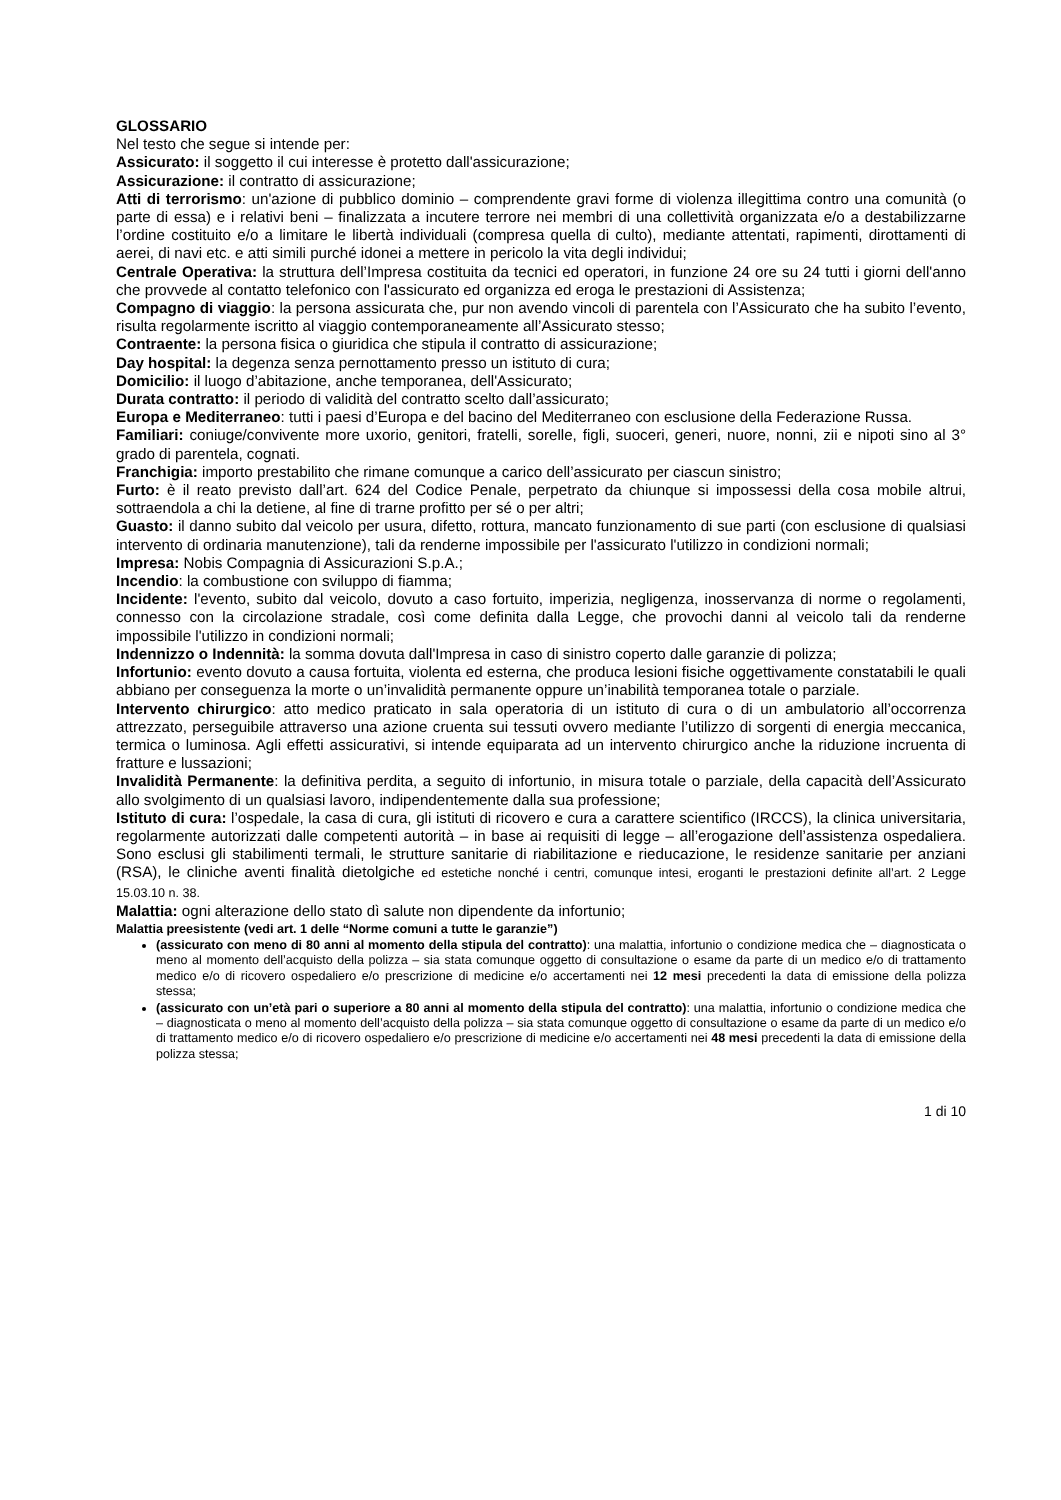GLOSSARIO
Nel testo che segue si intende per:
Assicurato: il soggetto il cui interesse è protetto dall'assicurazione;
Assicurazione: il contratto di assicurazione;
Atti di terrorismo: un'azione di pubblico dominio – comprendente gravi forme di violenza illegittima contro una comunità (o parte di essa) e i relativi beni – finalizzata a incutere terrore nei membri di una collettività organizzata e/o a destabilizzarne l’ordine costituito e/o a limitare le libertà individuali (compresa quella di culto), mediante attentati, rapimenti, dirottamenti di aerei, di navi etc. e atti simili purché idonei a mettere in pericolo la vita degli individui;
Centrale Operativa: la struttura dell’Impresa costituita da tecnici ed operatori, in funzione 24 ore su 24 tutti i giorni dell'anno che provvede al contatto telefonico con l'assicurato ed organizza ed eroga le prestazioni di Assistenza;
Compagno di viaggio: la persona assicurata che, pur non avendo vincoli di parentela con l’Assicurato che ha subito l’evento, risulta regolarmente iscritto al viaggio contemporaneamente all’Assicurato stesso;
Contraente: la persona fisica o giuridica che stipula il contratto di assicurazione;
Day hospital: la degenza senza pernottamento presso un istituto di cura;
Domicilio: il luogo d’abitazione, anche temporanea, dell'Assicurato;
Durata contratto: il periodo di validità del contratto scelto dall’assicurato;
Europa e Mediterraneo: tutti i paesi d’Europa e del bacino del Mediterraneo con esclusione della Federazione Russa.
Familiari: coniuge/convivente more uxorio, genitori, fratelli, sorelle, figli, suoceri, generi, nuore, nonni, zii e nipoti sino al 3° grado di parentela, cognati.
Franchigia: importo prestabilito che rimane comunque a carico dell’assicurato per ciascun sinistro;
Furto: è il reato previsto dall’art. 624 del Codice Penale, perpetrato da chiunque si impossessi della cosa mobile altrui, sottraendola a chi la detiene, al fine di trarne profitto per sé o per altri;
Guasto: il danno subito dal veicolo per usura, difetto, rottura, mancato funzionamento di sue parti (con esclusione di qualsiasi intervento di ordinaria manutenzione), tali da renderne impossibile per l'assicurato l'utilizzo in condizioni normali;
Impresa: Nobis Compagnia di Assicurazioni S.p.A.;
Incendio: la combustione con sviluppo di fiamma;
Incidente: l'evento, subito dal veicolo, dovuto a caso fortuito, imperizia, negligenza, inosservanza di norme o regolamenti, connesso con la circolazione stradale, così come definita dalla Legge, che provochi danni al veicolo tali da renderne impossibile l'utilizzo in condizioni normali;
Indennizzo o Indennità: la somma dovuta dall'Impresa in caso di sinistro coperto dalle garanzie di polizza;
Infortunio: evento dovuto a causa fortuita, violenta ed esterna, che produca lesioni fisiche oggettivamente constatabili le quali abbiano per conseguenza la morte o un’invalidità permanente oppure un’inabilità temporanea totale o parziale.
Intervento chirurgico: atto medico praticato in sala operatoria di un istituto di cura o di un ambulatorio all’occorrenza attrezzato, perseguibile attraverso una azione cruenta sui tessuti ovvero mediante l’utilizzo di sorgenti di energia meccanica, termica o luminosa. Agli effetti assicurativi, si intende equiparata ad un intervento chirurgico anche la riduzione incruenta di fratture e lussazioni;
Invalidità Permanente: la definitiva perdita, a seguito di infortunio, in misura totale o parziale, della capacità dell’Assicurato allo svolgimento di un qualsiasi lavoro, indipendentemente dalla sua professione;
Istituto di cura: l’ospedale, la casa di cura, gli istituti di ricovero e cura a carattere scientifico (IRCCS), la clinica universitaria, regolarmente autorizzati dalle competenti autorità – in base ai requisiti di legge – all’erogazione dell’assistenza ospedaliera. Sono esclusi gli stabilimenti termali, le strutture sanitarie di riabilitazione e rieducazione, le residenze sanitarie per anziani (RSA), le cliniche aventi finalità dietolgiche ed estetiche nonché i centri, comunque intesi, eroganti le prestazioni definite all’art. 2 Legge 15.03.10 n. 38.
Malattia: ogni alterazione dello stato dì salute non dipendente da infortunio;
Malattia preesistente (vedi art. 1 delle “Norme comuni a tutte le garanzie”)
(assicurato con meno di 80 anni al momento della stipula del contratto): una malattia, infortunio o condizione medica che – diagnosticata o meno al momento dell’acquisto della polizza – sia stata comunque oggetto di consultazione o esame da parte di un medico e/o di trattamento medico e/o di ricovero ospedaliero e/o prescrizione di medicine e/o accertamenti nei 12 mesi precedenti la data di emissione della polizza stessa;
(assicurato con un’età pari o superiore a 80 anni al momento della stipula del contratto): una malattia, infortunio o condizione medica che – diagnosticata o meno al momento dell’acquisto della polizza – sia stata comunque oggetto di consultazione o esame da parte di un medico e/o di trattamento medico e/o di ricovero ospedaliero e/o prescrizione di medicine e/o accertamenti nei 48 mesi precedenti la data di emissione della polizza stessa;
1 di 10